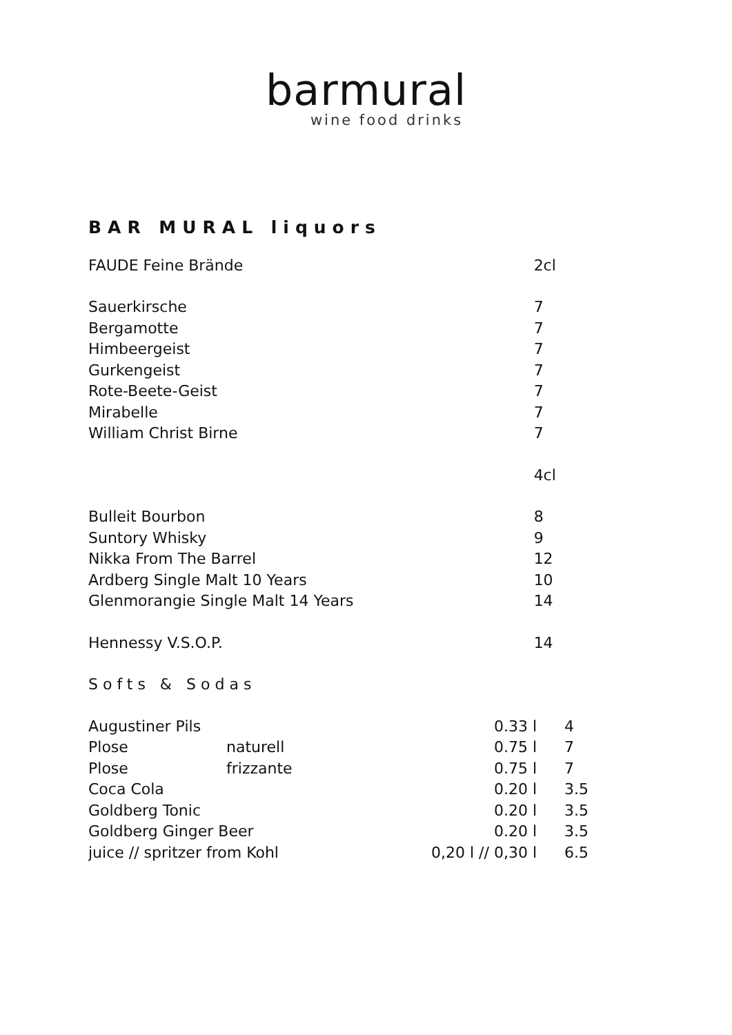barmural
wine food drinks
BAR MURAL liquors
| FAUDE Feine Brände | 2cl |
| Sauerkirsche | 7 |
| Bergamotte | 7 |
| Himbeergeist | 7 |
| Gurkengeist | 7 |
| Rote-Beete-Geist | 7 |
| Mirabelle | 7 |
| William Christ Birne | 7 |
| | 4cl |
| Bulleit Bourbon | 8 |
| Suntory Whisky | 9 |
| Nikka From The Barrel | 12 |
| Ardberg Single Malt 10 Years | 10 |
| Glenmorangie Single Malt 14 Years | 14 |
| Hennessy V.S.O.P. | 14 |
| Softs & Sodas | |
| Augustiner Pils | | 0.33 l | 4 |
| Plose | naturell | 0.75 l | 7 |
| Plose | frizzante | 0.75 l | 7 |
| Coca Cola | | 0.20 l | 3.5 |
| Goldberg Tonic | | 0.20 l | 3.5 |
| Goldberg Ginger Beer | | 0.20 l | 3.5 |
| juice // spritzer from Kohl | | 0,20 l // 0,30 l | 6.5 |